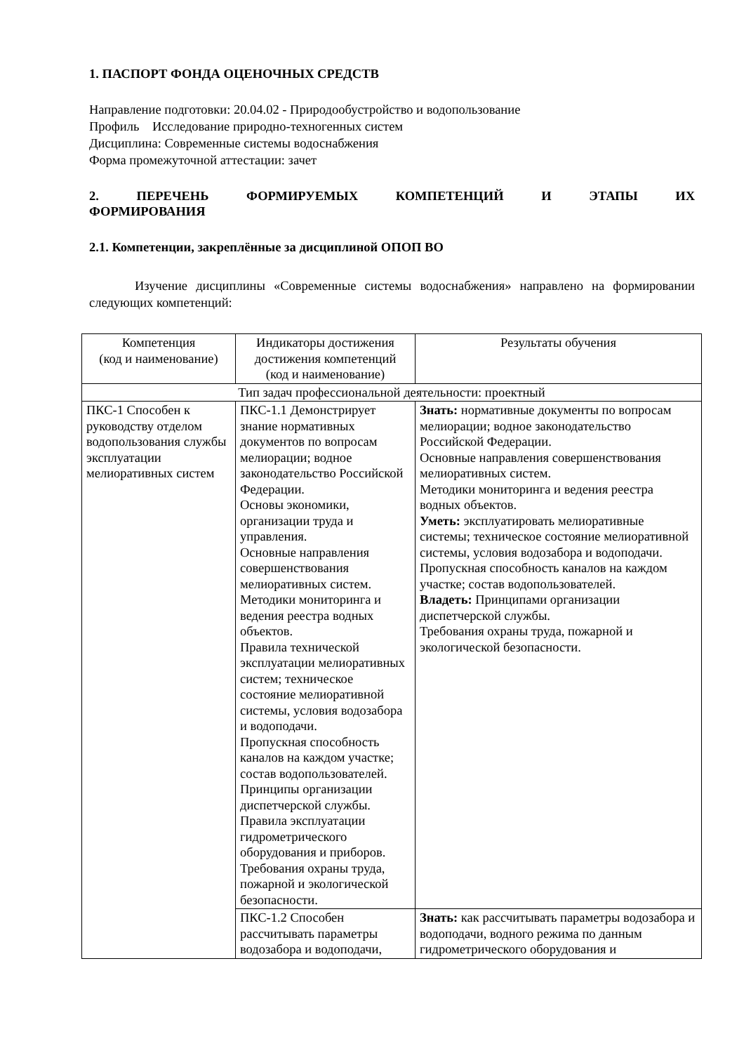1. ПАСПОРТ ФОНДА ОЦЕНОЧНЫХ СРЕДСТВ
Направление подготовки: 20.04.02 - Природообустройство и водопользование
Профиль Исследование природно-техногенных систем
Дисциплина: Современные системы водоснабжения
Форма промежуточной аттестации: зачет
2. ПЕРЕЧЕНЬ ФОРМИРУЕМЫХ КОМПЕТЕНЦИЙ И ЭТАПЫ ИХ
ФОРМИРОВАНИЯ
2.1. Компетенции, закреплённые за дисциплиной ОПОП ВО
Изучение дисциплины «Современные системы водоснабжения» направлено на формировании следующих компетенций:
| Компетенция (код и наименование) | Индикаторы достижения достижения компетенций (код и наименование) | Результаты обучения |
| Тип задач профессиональной деятельности: проектный | | |
| ПКС-1 Способен к руководству отделом водопользования службы эксплуатации мелиоративных систем | ПКС-1.1 Демонстрирует знание нормативных документов по вопросам мелиорации; водное законодательство Российской Федерации. Основы экономики, организации труда и управления. Основные направления совершенствования мелиоративных систем. Методики мониторинга и ведения реестра водных объектов. Правила технической эксплуатации мелиоративных систем; техническое состояние мелиоративной системы, условия водозабора и водоподачи. Пропускная способность каналов на каждом участке; состав водопользователей. Принципы организации диспетчерской службы. Правила эксплуатации гидрометрического оборудования и приборов. Требования охраны труда, пожарной и экологической безопасности. | Знать: нормативные документы по вопросам мелиорации; водное законодательство Российской Федерации. Основные направления совершенствования мелиоративных систем. Методики мониторинга и ведения реестра водных объектов. Уметь: эксплуатировать мелиоративные системы; техническое состояние мелиоративной системы, условия водозабора и водоподачи. Пропускная способность каналов на каждом участке; состав водопользователей. Владеть: Принципами организации диспетчерской службы. Требования охраны труда, пожарной и экологической безопасности. |
| | ПКС-1.2 Способен рассчитывать параметры водозабора и водоподачи, | Знать: как рассчитывать параметры водозабора и водоподачи, водного режима по данным гидрометрического оборудования и |